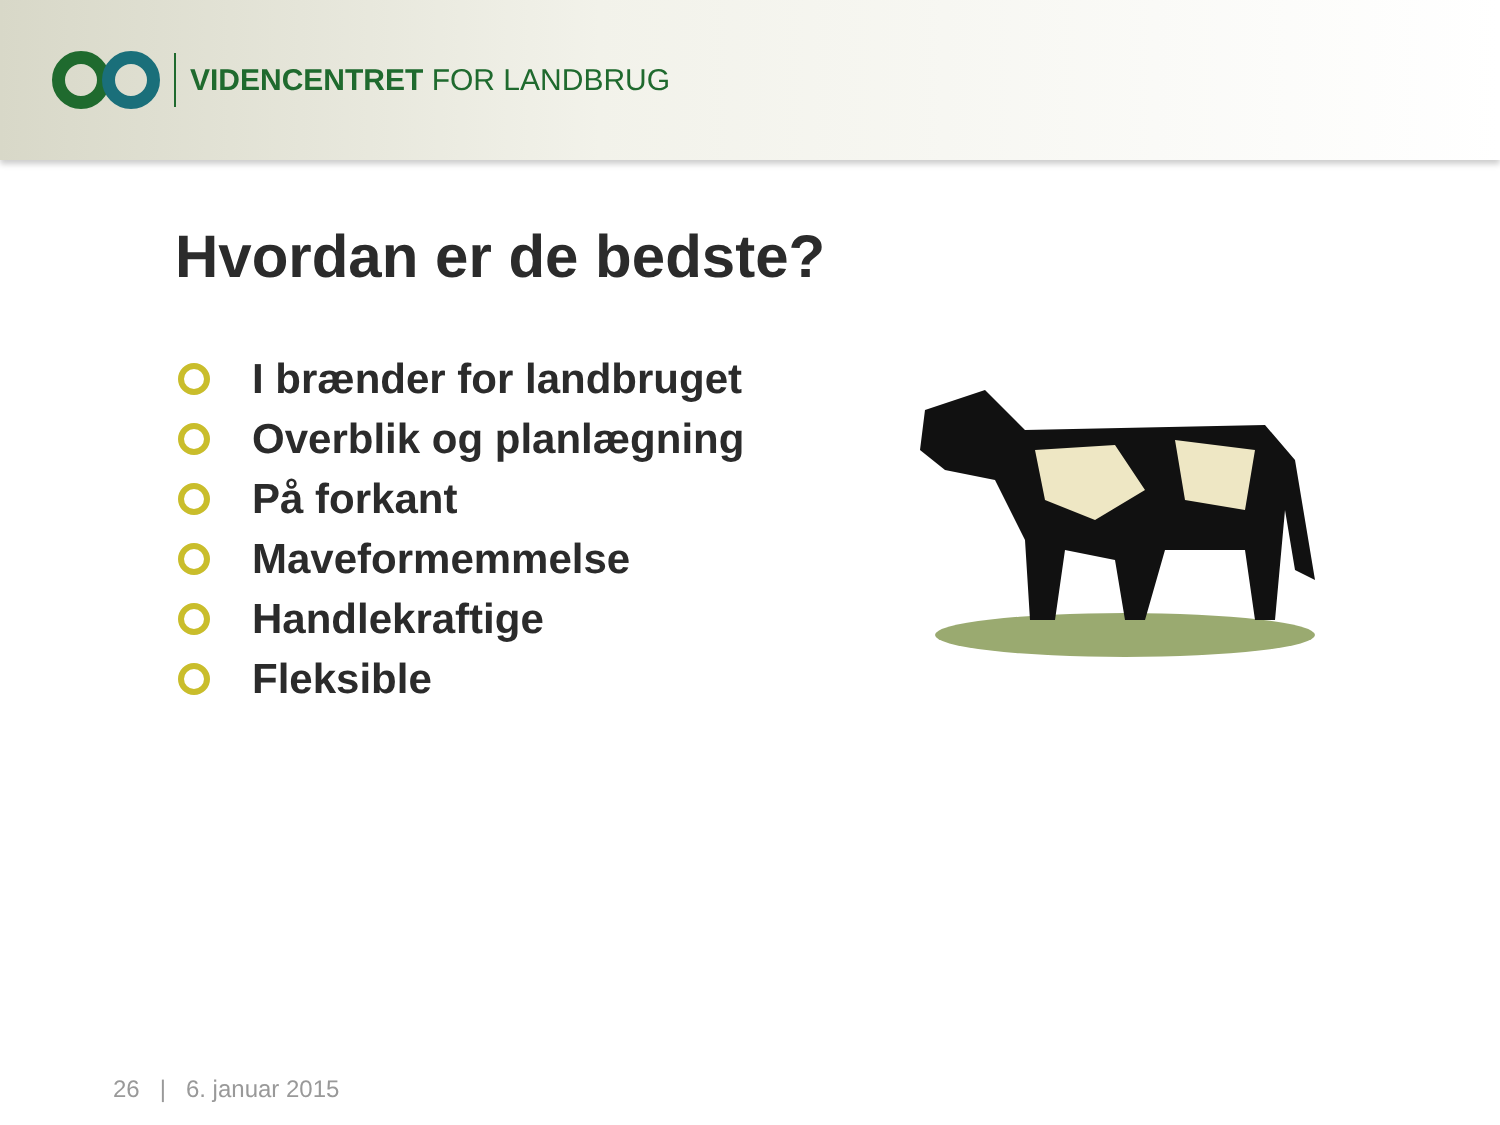VIDENCENTRET FOR LANDBRUG
Hvordan er de bedste?
I brænder for landbruget
Overblik og planlægning
På forkant
Maveformemmelse
Handlekraftige
Fleksible
26 | 6. januar 2015